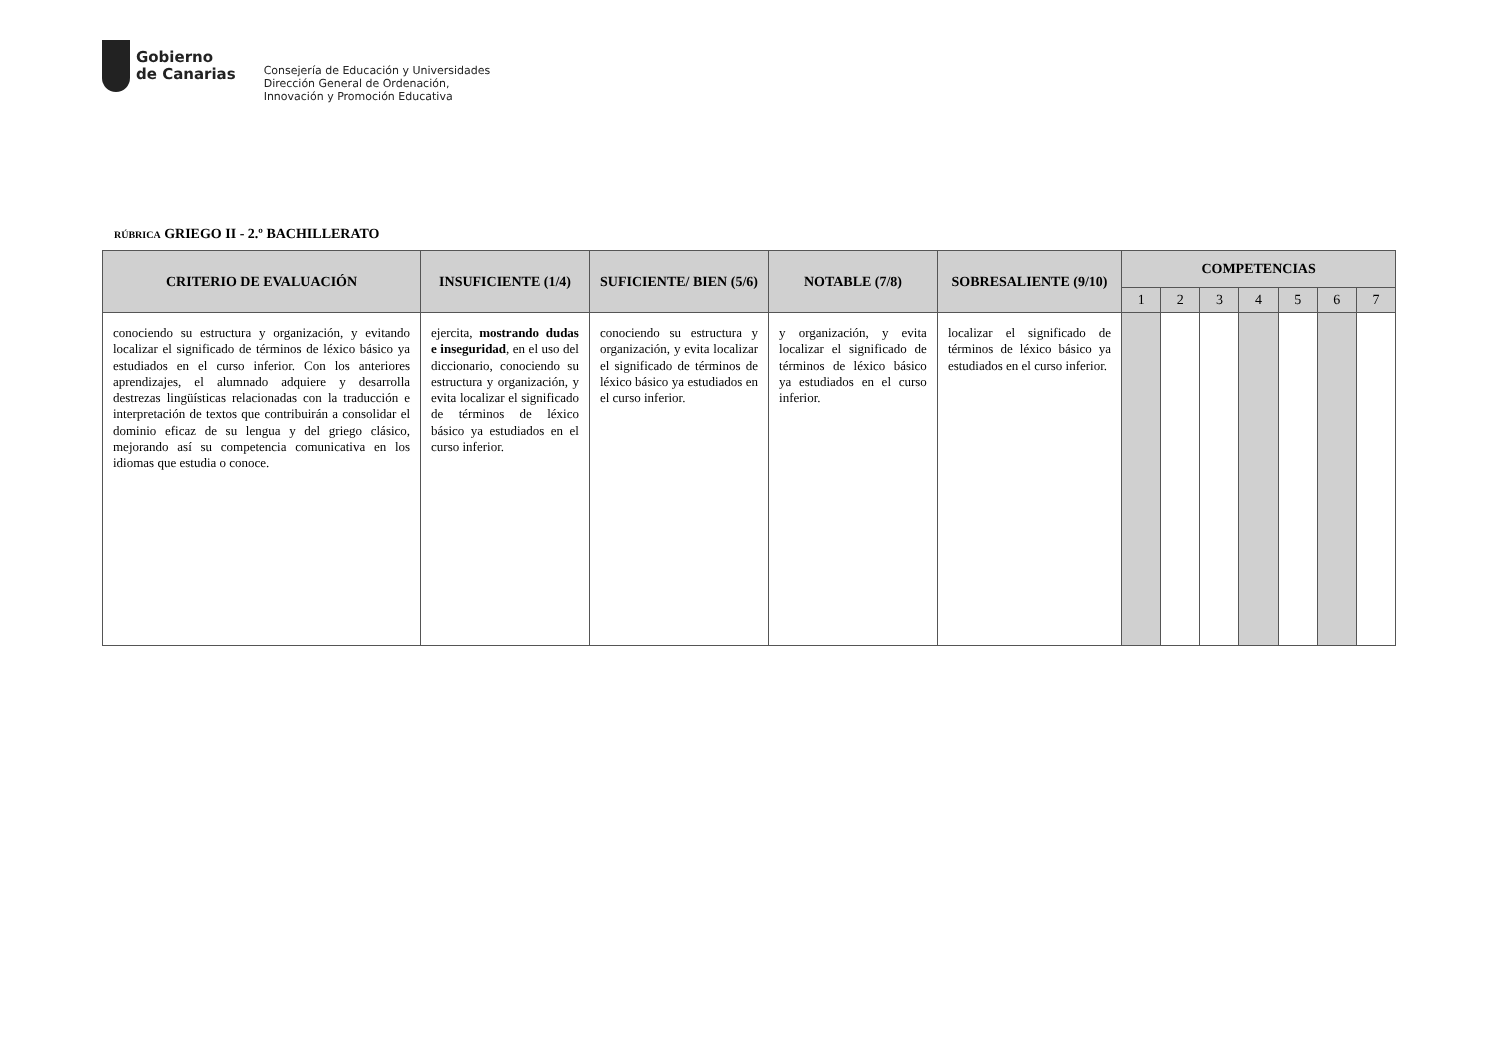Gobierno
de Canarias
Consejería de Educación y Universidades
Dirección General de Ordenación,
Innovación y Promoción Educativa
RÚBRICA GRIEGO II - 2.º BACHILLERATO
| CRITERIO DE EVALUACIÓN | INSUFICIENTE (1/4) | SUFICIENTE/ BIEN (5/6) | NOTABLE (7/8) | SOBRESALIENTE (9/10) | COMPETENCIAS | | | | | | |
| --- | --- | --- | --- | --- | --- | --- | --- | --- | --- | --- | --- |
| | | | | | 1 | 2 | 3 | 4 | 5 | 6 | 7 |
| conociendo su estructura y organización, y evitando localizar el significado de términos de léxico básico ya estudiados en el curso inferior. Con los anteriores aprendizajes, el alumnado adquiere y desarrolla destrezas lingüísticas relacionadas con la traducción e interpretación de textos que contribuirán a consolidar el dominio eficaz de su lengua y del griego clásico, mejorando así su competencia comunicativa en los idiomas que estudia o conoce. | ejercita, mostrando dudas e inseguridad , en el uso del diccionario, conociendo su estructura y organización, y evita localizar el significado de términos de léxico básico ya estudiados en el curso inferior. | conociendo su estructura y organización, y evita localizar el significado de términos de léxico básico ya estudiados en el curso inferior. | y organización, y evita localizar el significado de términos de léxico básico ya estudiados en el curso inferior. | localizar el significado de términos de léxico básico ya estudiados en el curso inferior. | | | | | | | |